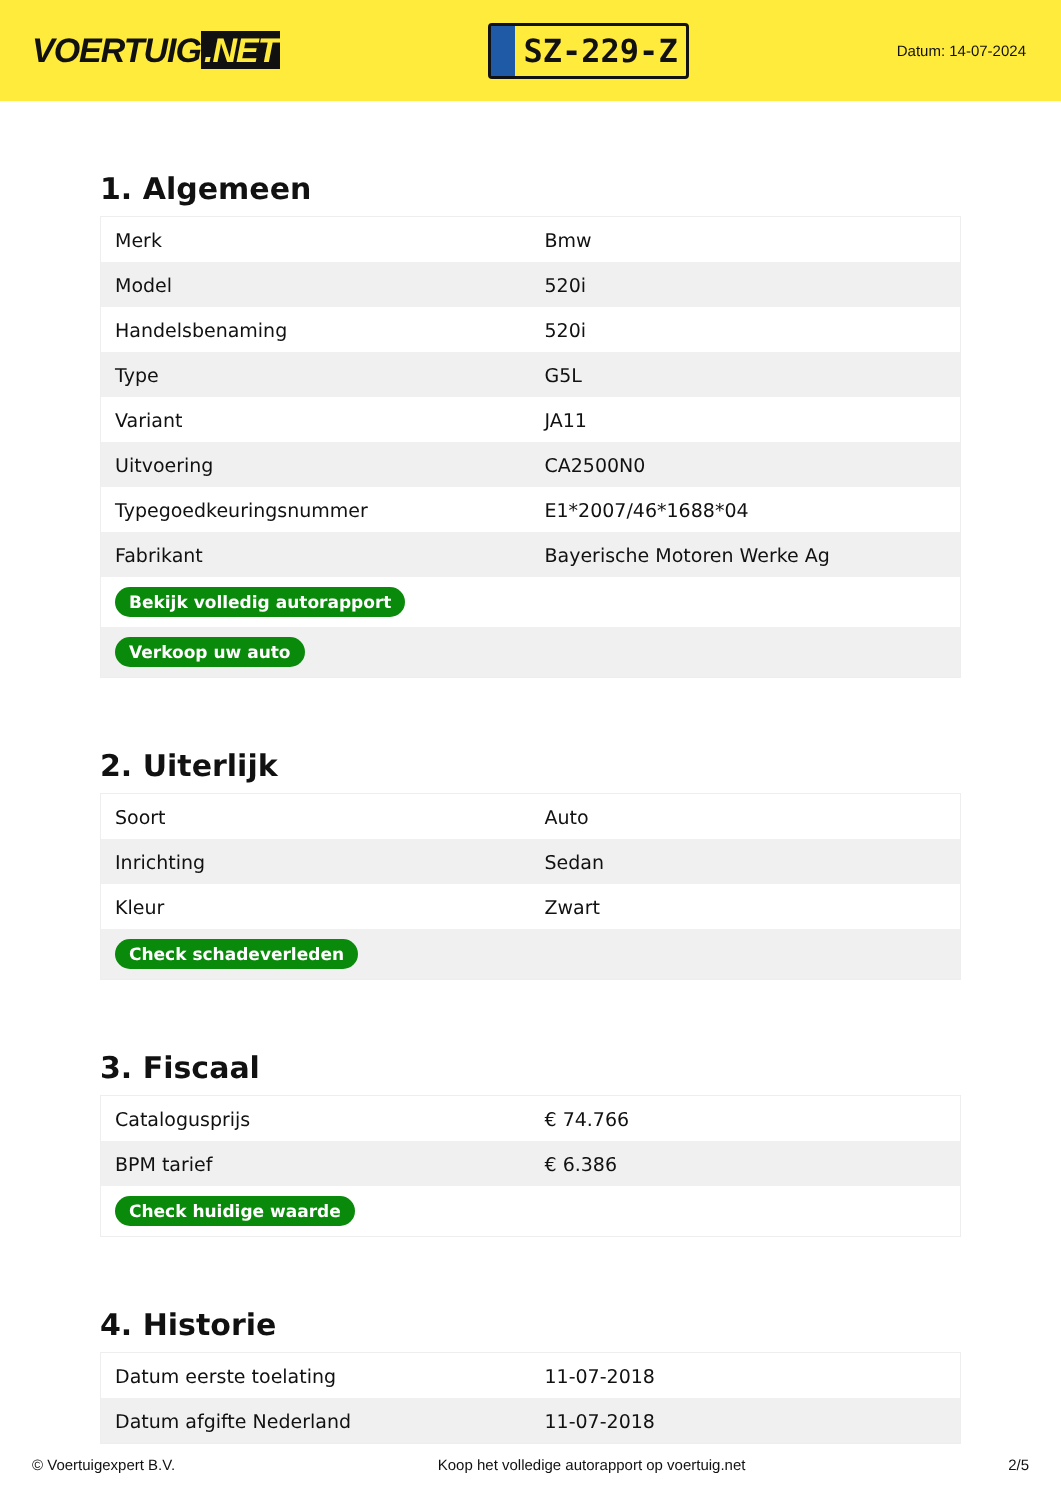VOERTUIG.NET
SZ-229-Z
Datum: 14-07-2024
1. Algemeen
| Merk | Bmw |
| Model | 520i |
| Handelsbenaming | 520i |
| Type | G5L |
| Variant | JA11 |
| Uitvoering | CA2500N0 |
| Typegoedkeuringsnummer | E1*2007/46*1688*04 |
| Fabrikant | Bayerische Motoren Werke Ag |
| Bekijk volledig autorapport | |
| Verkoop uw auto | |
2. Uiterlijk
| Soort | Auto |
| Inrichting | Sedan |
| Kleur | Zwart |
| Check schadeverleden | |
3. Fiscaal
| Catalogusprijs | € 74.766 |
| BPM tarief | € 6.386 |
| Check huidige waarde | |
4. Historie
| Datum eerste toelating | 11-07-2018 |
| Datum afgifte Nederland | 11-07-2018 |
© Voertuigexpert B.V. Koop het volledige autorapport op voertuig.net 2/5